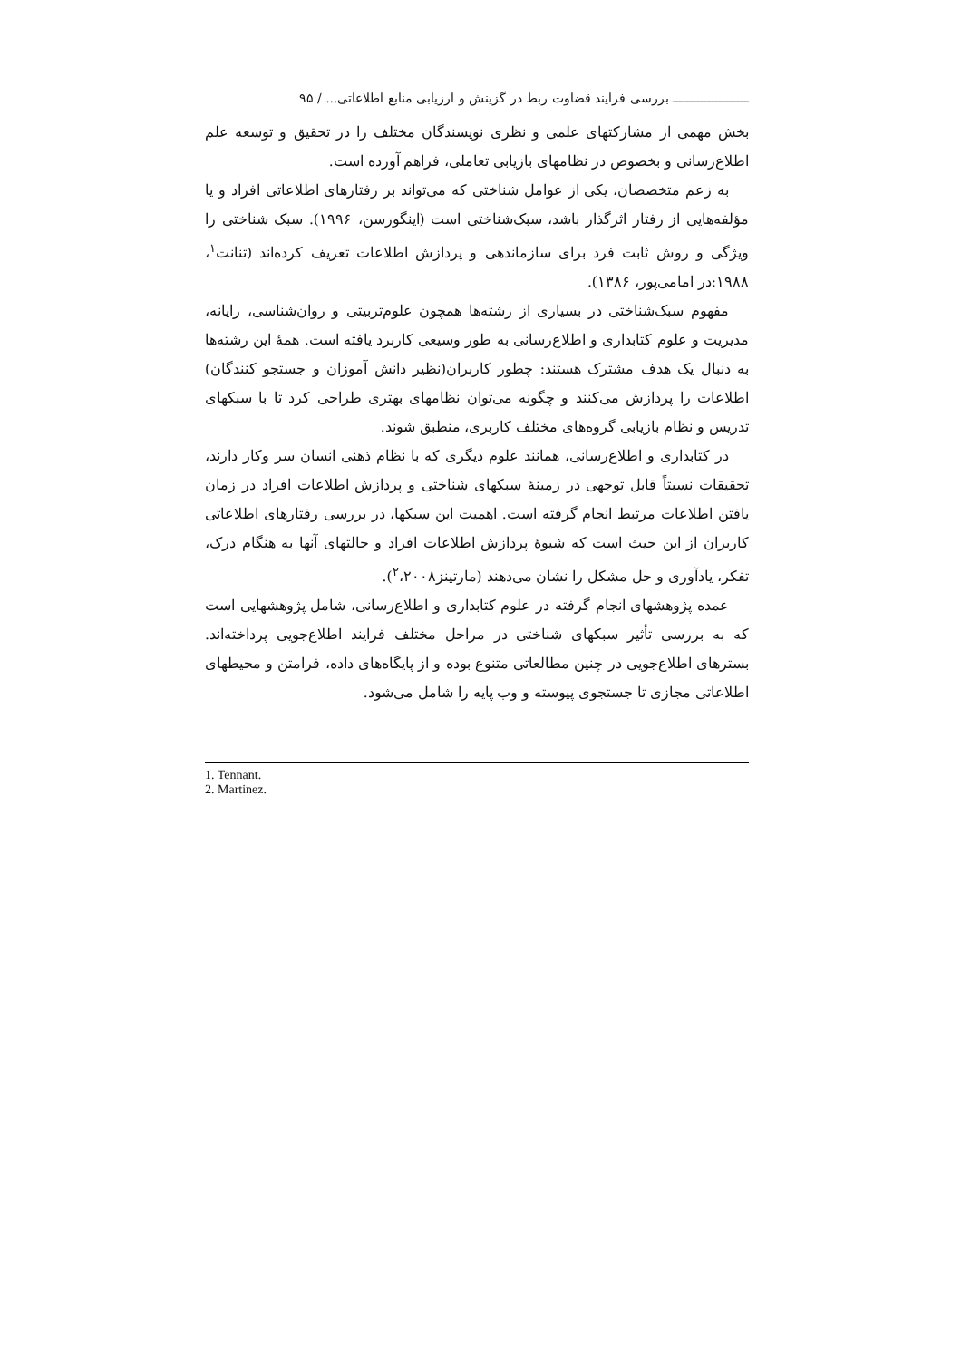ـــــــــــــــــــــ بررسی فرایند قضاوت ربط در گزینش و ارزیابی منابع اطلاعاتی... / ۹۵
بخش مهمی از مشارکتهای علمی و نظری نویسندگان مختلف را در تحقیق و توسعه علم اطلاع‌رسانی و بخصوص در نظامهای بازیابی تعاملی، فراهم آورده است.
به زعم متخصصان، یکی از عوامل شناختی که می‌تواند بر رفتارهای اطلاعاتی افراد و یا مؤلفه‌هایی از رفتار اثرگذار باشد، سبک‌شناختی است (اینگورسن، ۱۹۹۶). سبک شناختی را ویژگی و روش ثابت فرد برای سازماندهی و پردازش اطلاعات تعریف کرده‌اند (تنانت<sup>۱</sup>، ۱۹۸۸:در امامی‌پور، ۱۳۸۶).
مفهوم سبک‌شناختی در بسیاری از رشته‌ها همچون علوم‌تربیتی و روان‌شناسی، رایانه، مدیریت و علوم کتابداری و اطلاع‌رسانی به طور وسیعی کاربرد یافته است. همهٔ این رشته‌ها به دنبال یک هدف مشترک هستند: چطور کاربران(نظیر دانش آموزان و جستجو کنندگان) اطلاعات را پردازش می‌کنند و چگونه می‌توان نظامهای بهتری طراحی کرد تا با سبکهای تدریس و نظام بازیابی گروه‌های مختلف کاربری، منطبق شوند.
در کتابداری و اطلاع‌رسانی، همانند علوم دیگری که با نظام ذهنی انسان سر وکار دارند، تحقیقات نسبتاً قابل توجهی در زمینهٔ سبکهای شناختی و پردازش اطلاعات افراد در زمان یافتن اطلاعات مرتبط انجام گرفته است. اهمیت این سبکها، در بررسی رفتارهای اطلاعاتی کاربران از این حیث است که شیوهٔ پردازش اطلاعات افراد و حالتهای آنها به هنگام درک، تفکر، یادآوری و حل مشکل را نشان می‌دهند (مارتینز<sup>۲</sup>،۲۰۰۸).
عمده پژوهشهای انجام گرفته در علوم کتابداری و اطلاع‌رسانی، شامل پژوهشهایی است که به بررسی تأثیر سبکهای شناختی در مراحل مختلف فرایند اطلاع‌جویی پرداخته‌اند. بسترهای اطلاع‌جویی در چنین مطالعاتی متنوع بوده و از پایگاه‌های داده، فرامتن و محیطهای اطلاعاتی مجازی تا جستجوی پیوسته و وب پایه را شامل می‌شود.
1. Tennant.
2. Martinez.